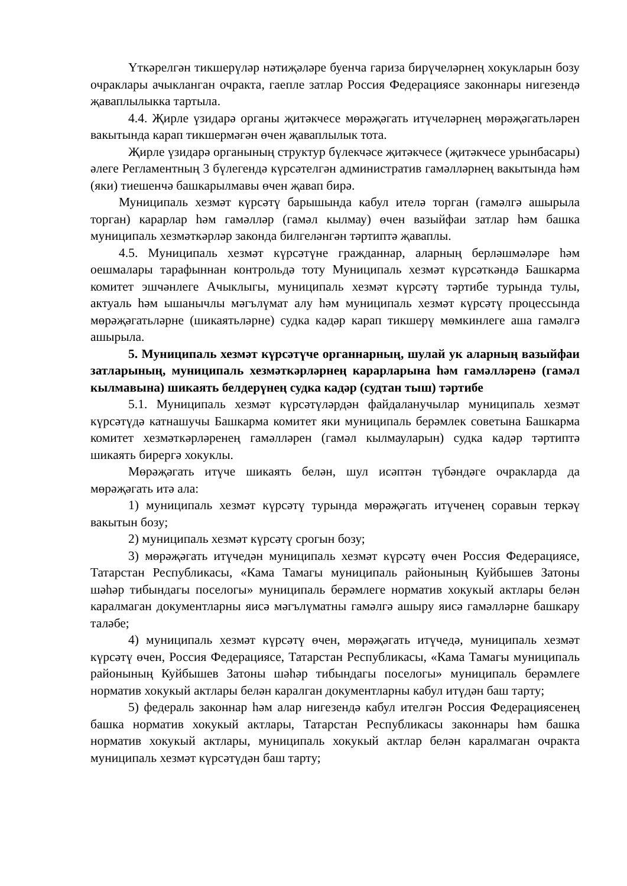Үткәрелгән тикшерүләр нәтиҗәләре буенча гариза бирүчеләрнең хокукларын бозу очраклары ачыкланган очракта, гаепле затлар Россия Федерациясе законнары нигезендә җаваплылыкка тартыла.
4.4. Җирле үзидарә органы җитәкчесе мөрәҗәгать итүчеләрнең мөрәҗәгатьләрен вакытында карап тикшермәгән өчен җаваплылык тота.
Җирле үзидарә органының структур бүлекчәсе җитәкчесе (җитәкчесе урынбасары) әлеге Регламентның 3 бүлегендә күрсәтелгән административ гамәлләрнең вакытында һәм (яки) тиешенчә башкарылмавы өчен җавап бирә.
Муниципаль хезмәт күрсәтү барышында кабул ителә торган (гамәлгә ашырыла торган) карарлар һәм гамәлләр (гамәл кылмау) өчен вазыйфаи затлар һәм башка муниципаль хезмәткәрләр законда билгеләнгән тәртиптә җаваплы.
4.5. Муниципаль хезмәт күрсәтүне гражданнар, аларның берләшмәләре һәм оешмалары тарафыннан контрольдә тоту Муниципаль хезмәт күрсәткәндә Башкарма комитет эшчәнлеге Ачыклыгы, муниципаль хезмәт күрсәтү тәртибе турында тулы, актуаль һәм ышанычлы мәгълүмат алу һәм муниципаль хезмәт күрсәтү процессында мөрәҗәгатьләрне (шикаятьләрне) судка кадәр карап тикшерү мөмкинлеге аша гамәлгә ашырыла.
5. Муниципаль хезмәт күрсәтүче органнарның, шулай ук аларның вазыйфаи затларының, муниципаль хезмәткәрләрнең карарларына һәм гамәлләренә (гамәл кылмавына) шикаять белдерүнең судка кадәр (судтан тыш) тәртибе
5.1. Муниципаль хезмәт күрсәтүләрдән файдаланучылар муниципаль хезмәт күрсәтүдә катнашучы Башкарма комитет яки муниципаль берәмлек советына Башкарма комитет хезмәткәрләренең гамәлләрен (гамәл кылмауларын) судка кадәр тәртиптә шикаять бирергә хокуклы.
Мөрәҗәгать итүче шикаять белән, шул исәптән түбәндәге очракларда да мөрәҗәгать итә ала:
1) муниципаль хезмәт күрсәтү турында мөрәҗәгать итүченең соравын теркәү вакытын бозу;
2) муниципаль хезмәт күрсәтү срогын бозу;
3) мөрәҗәгать итүчедән муниципаль хезмәт күрсәтү өчен Россия Федерациясе, Татарстан Республикасы, «Кама Тамагы муниципаль районының Куйбышев Затоны шәһәр тибындагы поселогы» муниципаль берәмлеге норматив хокукый актлары белән каралмаган документларны яисә мәгълүматны гамәлгә ашыру яисә гамәлләрне башкару таләбе;
4) муниципаль хезмәт күрсәтү өчен, мөрәҗәгать итүчедә, муниципаль хезмәт күрсәтү өчен, Россия Федерациясе, Татарстан Республикасы, «Кама Тамагы муниципаль районының Куйбышев Затоны шәһәр тибындагы поселогы» муниципаль берәмлеге норматив хокукый актлары белән каралган документларны кабул итүдән баш тарту;
5) федераль законнар һәм алар нигезендә кабул ителгән Россия Федерациясенең башка норматив хокукый актлары, Татарстан Республикасы законнары һәм башка норматив хокукый актлары, муниципаль хокукый актлар белән каралмаган очракта муниципаль хезмәт күрсәтүдән баш тарту;